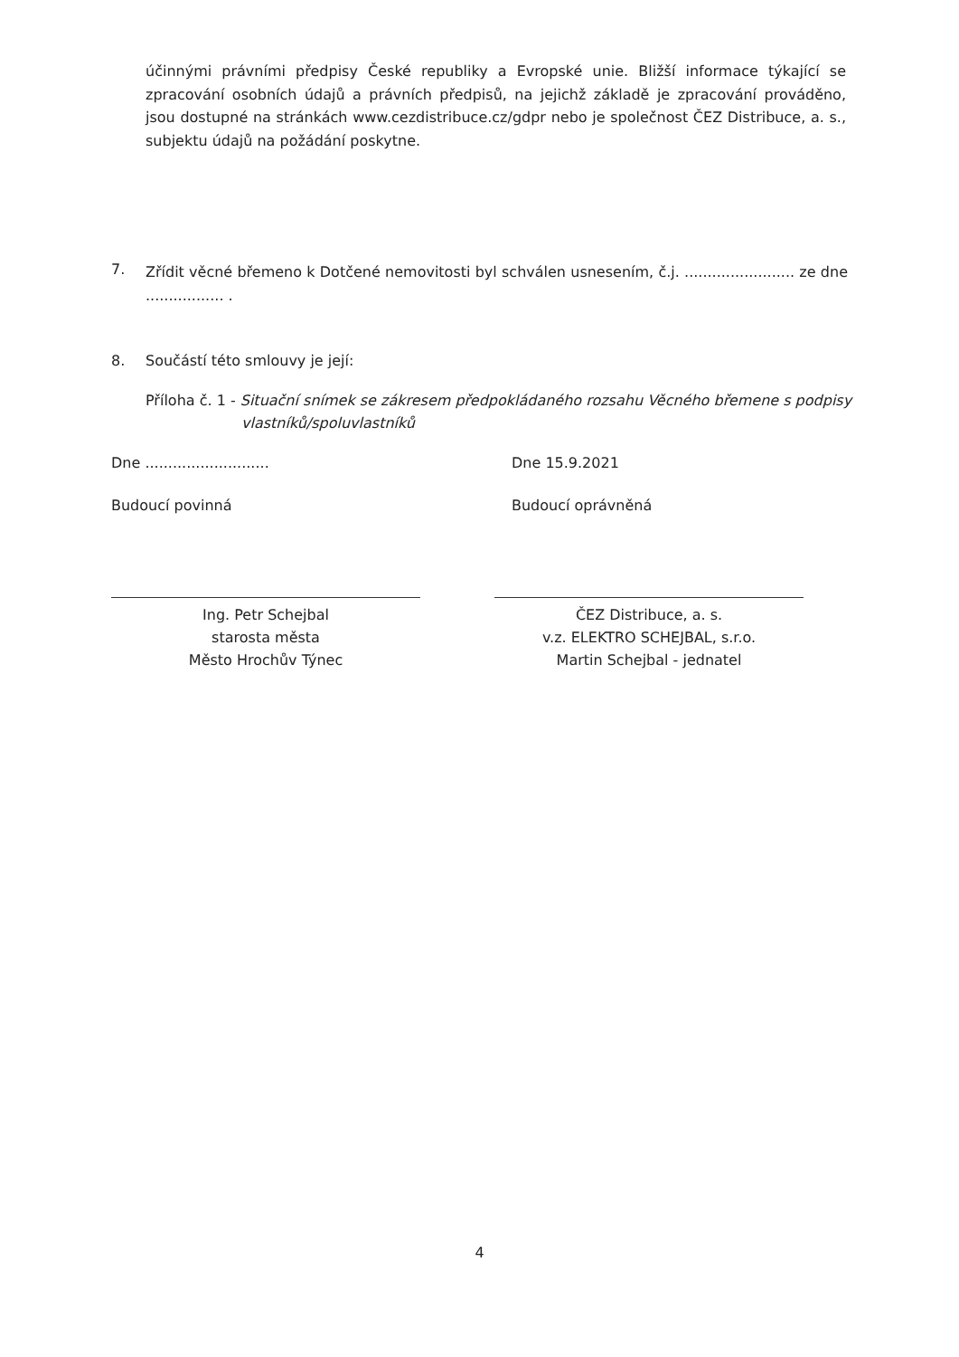účinnými právními předpisy České republiky a Evropské unie. Bližší informace týkající se zpracování osobních údajů a právních předpisů, na jejichž základě je zpracování prováděno, jsou dostupné na stránkách www.cezdistribuce.cz/gdpr nebo je společnost ČEZ Distribuce, a. s., subjektu údajů na požádání poskytne.
7. Zřídit věcné břemeno k Dotčené nemovitosti byl schválen usnesením, č.j. ........................ ze dne ................. .
8. Součástí této smlouvy je její:
Příloha č. 1 - Situační snímek se zákresem předpokládaného rozsahu Věcného břemene s podpisy
vlastníků/spoluvlastníků
Dne ........................... Dne 15.9.2021
Budoucí povinná Budoucí oprávněná
Ing. Petr Schejbal
starosta města
Město Hrochův Týnec
ČEZ Distribuce, a. s.
v.z. ELEKTRO SCHEJBAL, s.r.o.
Martin Schejbal - jednatel
4